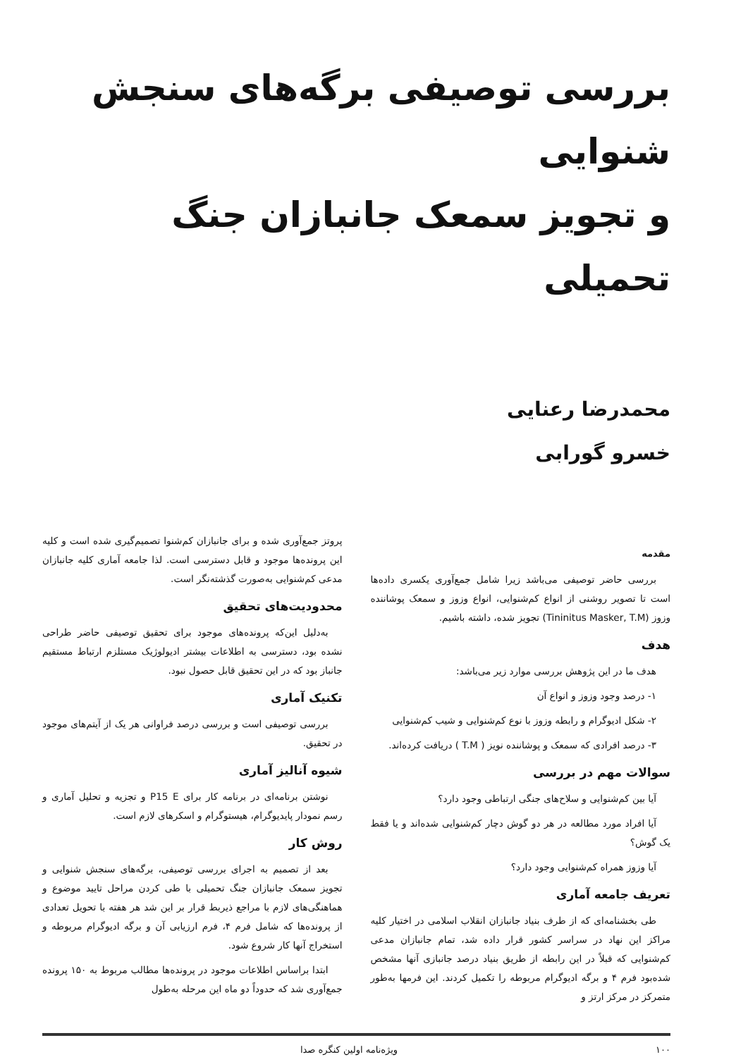بررسی توصیفی برگه‌های سنجش شنوایی
و تجویز سمعک جانبازان جنگ تحمیلی
محمدرضا رعنایی
خسرو گورابی
مقدمه
بررسی حاضر توصیفی می‌باشد زیرا شامل جمع‌آوری یکسری داده‌ها است تا تصویر روشنی از انواع کم‌شنوایی، انواع وزوز و سمعک پوشاننده وزوز (Tininitus Masker, T.M) تجویز شده، داشته باشیم.
هدف
هدف ما در این پژوهش بررسی موارد زیر می‌باشد:
۱- درصد وجود وزوز و انواع آن
۲- شکل ادیوگرام و رابطه وزوز با نوع کم‌شنوایی و شیب کم‌شنوایی
۳- درصد افرادی که سمعک و پوشاننده نویز ( T.M ) دریافت کرده‌اند.
سوالات مهم در بررسی
آیا بین کم‌شنوایی و سلاح‌های جنگی ارتباطی وجود دارد؟
آیا افراد مورد مطالعه در هر دو گوش دچار کم‌شنوایی شده‌اند و یا فقط یک گوش؟
آیا وزوز همراه کم‌شنوایی وجود دارد؟
تعریف جامعه آماری
طی بخشنامه‌ای که از طرف بنیاد جانبازان انقلاب اسلامی در اختیار کلیه مراکز این نهاد در سراسر کشور قرار داده شد، تمام جانبازان مدعی کم‌شنوایی که قبلاً در این رابطه از طریق بنیاد درصد جانبازی آنها مشخص شده‌بود فرم ۴ و برگه ادیوگرام مربوطه را تکمیل کردند. این فرمها به‌طور متمرکز در مرکز ارتز و
پروتز جمع‌آوری شده و برای جانبازان کم‌شنوا تصمیم‌گیری شده است و کلیه این پرونده‌ها موجود و قابل دسترسی است. لذا جامعه آماری کلیه جانبازان مدعی کم‌شنوایی به‌صورت گذشته‌نگر است.
محدودیت‌های تحقیق
به‌دلیل این‌که پرونده‌های موجود برای تحقیق توصیفی حاضر طراحی نشده بود، دسترسی به اطلاعات بیشتر ادیولوژیک مستلزم ارتباط مستقیم جانباز بود که در این تحقیق قابل حصول نبود.
تکنیک آماری
بررسی توصیفی است و بررسی درصد فراوانی هر یک از آیتم‌های موجود در تحقیق.
شیوه آنالیز آماری
نوشتن برنامه‌ای در برنامه کار برای P15 E و تجزیه و تحلیل آماری و رسم نمودار پایدیوگرام، هیستوگرام و اسکرهای لازم است.
روش کار
بعد از تصمیم به اجرای بررسی توصیفی، برگه‌های سنجش شنوایی و تجویز سمعک جانبازان جنگ تحمیلی با طی کردن مراحل تایید موضوع و هماهنگی‌های لازم با مراجع ذیربط قرار بر این شد هر هفته با تحویل تعدادی از پرونده‌ها که شامل فرم ۴، فرم ارزیابی آن و برگه ادیوگرام مربوطه و استخراج آنها کار شروع شود.
ابتدا براساس اطلاعات موجود در پرونده‌ها مطالب مربوط به ۱۵۰ پرونده جمع‌آوری شد که حدوداً دو ماه این مرحله به‌طول
۱۰۰ ویژه‌نامه اولین کنگره صدا